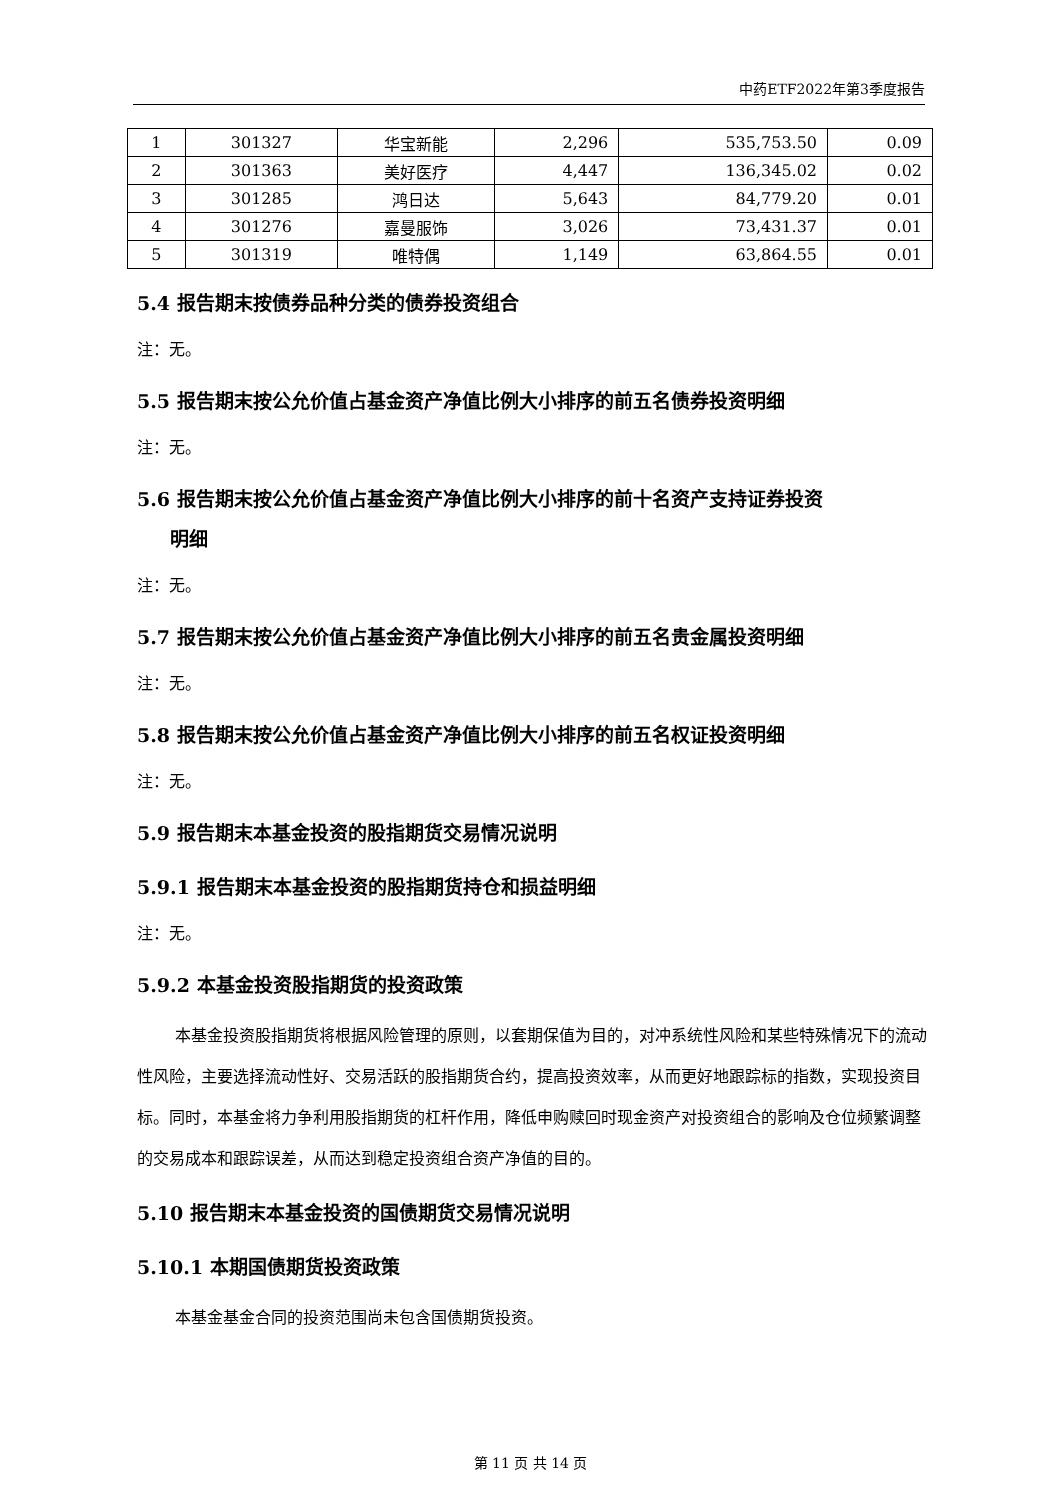中药ETF2022年第3季度报告
| 1 | 301327 | 华宝新能 | 2,296 | 535,753.50 | 0.09 |
| 2 | 301363 | 美好医疗 | 4,447 | 136,345.02 | 0.02 |
| 3 | 301285 | 鸿日达 | 5,643 | 84,779.20 | 0.01 |
| 4 | 301276 | 嘉曼服饰 | 3,026 | 73,431.37 | 0.01 |
| 5 | 301319 | 唯特偶 | 1,149 | 63,864.55 | 0.01 |
5.4 报告期末按债券品种分类的债券投资组合
注：无。
5.5 报告期末按公允价值占基金资产净值比例大小排序的前五名债券投资明细
注：无。
5.6 报告期末按公允价值占基金资产净值比例大小排序的前十名资产支持证券投资
明细
注：无。
5.7 报告期末按公允价值占基金资产净值比例大小排序的前五名贵金属投资明细
注：无。
5.8 报告期末按公允价值占基金资产净值比例大小排序的前五名权证投资明细
注：无。
5.9 报告期末本基金投资的股指期货交易情况说明
5.9.1 报告期末本基金投资的股指期货持仓和损益明细
注：无。
5.9.2 本基金投资股指期货的投资政策
本基金投资股指期货将根据风险管理的原则，以套期保值为目的，对冲系统性风险和某些特殊情况下的流动性风险，主要选择流动性好、交易活跃的股指期货合约，提高投资效率，从而更好地跟踪标的指数，实现投资目标。同时，本基金将力争利用股指期货的杠杆作用，降低申购赎回时现金资产对投资组合的影响及仓位频繁调整的交易成本和跟踪误差，从而达到稳定投资组合资产净值的目的。
5.10 报告期末本基金投资的国债期货交易情况说明
5.10.1 本期国债期货投资政策
本基金基金合同的投资范围尚未包含国债期货投资。
第 11 页 共 14 页